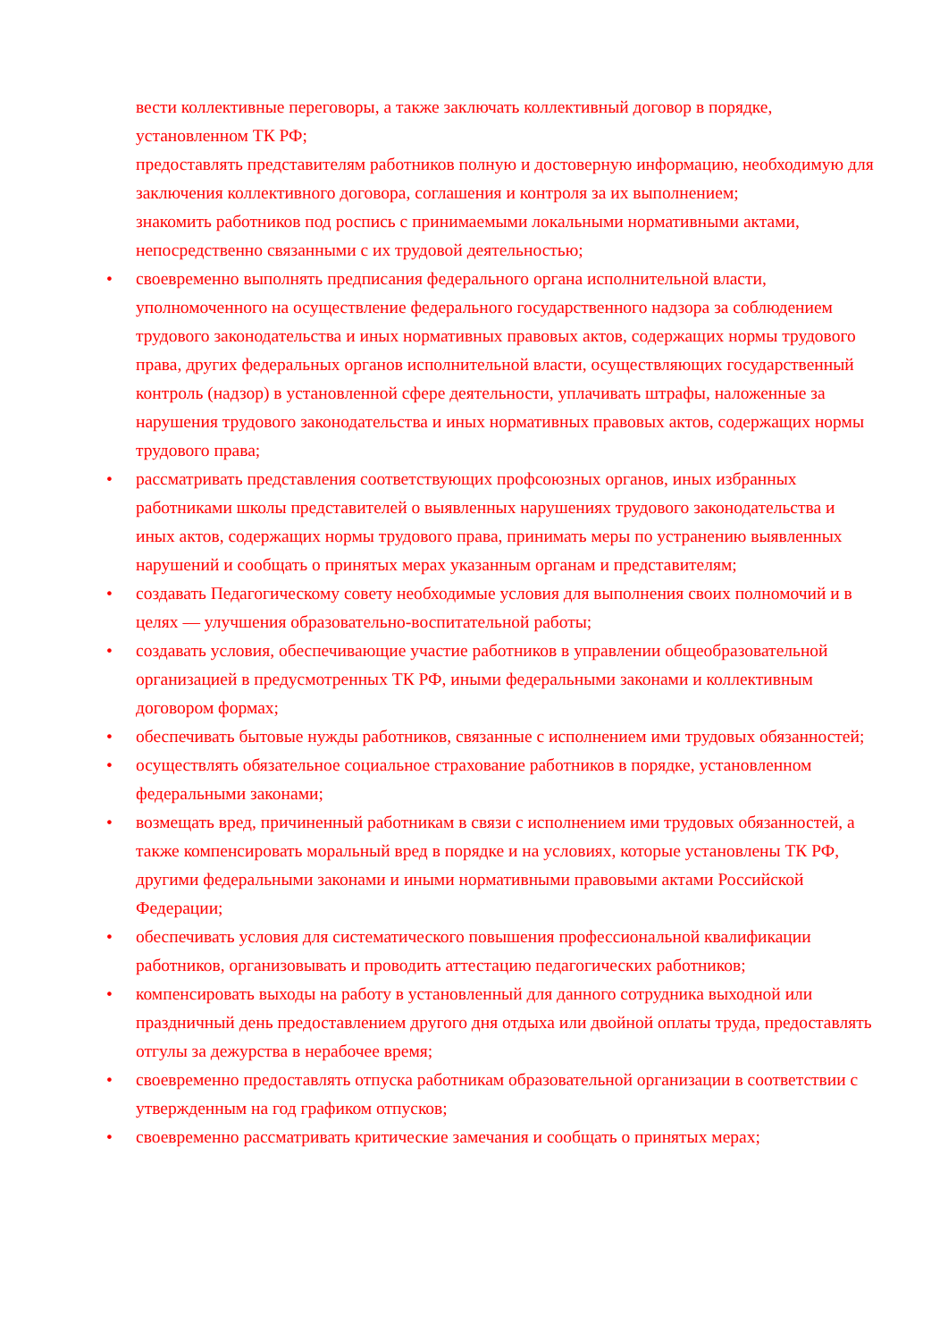вести коллективные переговоры, а также заключать коллективный договор в порядке, установленном ТК РФ;
предоставлять представителям работников полную и достоверную информацию, необходимую для заключения коллективного договора, соглашения и контроля за их выполнением;
знакомить работников под роспись с принимаемыми локальными нормативными актами, непосредственно связанными с их трудовой деятельностью;
• своевременно выполнять предписания федерального органа исполнительной власти, уполномоченного на осуществление федерального государственного надзора за соблюдением трудового законодательства и иных нормативных правовых актов, содержащих нормы трудового права, других федеральных органов исполнительной власти, осуществляющих государственный контроль (надзор) в установленной сфере деятельности, уплачивать штрафы, наложенные за нарушения трудового законодательства и иных нормативных правовых актов, содержащих нормы трудового права;
• рассматривать представления соответствующих профсоюзных органов, иных избранных работниками школы представителей о выявленных нарушениях трудового законодательства и иных актов, содержащих нормы трудового права, принимать меры по устранению выявленных нарушений и сообщать о принятых мерах указанным органам и представителям;
• создавать Педагогическому совету необходимые условия для выполнения своих полномочий и в целях — улучшения образовательно-воспитательной работы;
• создавать условия, обеспечивающие участие работников в управлении общеобразовательной организацией в предусмотренных ТК РФ, иными федеральными законами и коллективным договором формах;
• обеспечивать бытовые нужды работников, связанные с исполнением ими трудовых обязанностей;
• осуществлять обязательное социальное страхование работников в порядке, установленном федеральными законами;
• возмещать вред, причиненный работникам в связи с исполнением ими трудовых обязанностей, а также компенсировать моральный вред в порядке и на условиях, которые установлены ТК РФ, другими федеральными законами и иными нормативными правовыми актами Российской Федерации;
• обеспечивать условия для систематического повышения профессиональной квалификации работников, организовывать и проводить аттестацию педагогических работников;
• компенсировать выходы на работу в установленный для данного сотрудника выходной или праздничный день предоставлением другого дня отдыха или двойной оплаты труда, предоставлять отгулы за дежурства в нерабочее время;
• своевременно предоставлять отпуска работникам образовательной организации в соответствии с утвержденным на год графиком отпусков;
• своевременно рассматривать критические замечания и сообщать о принятых мерах;